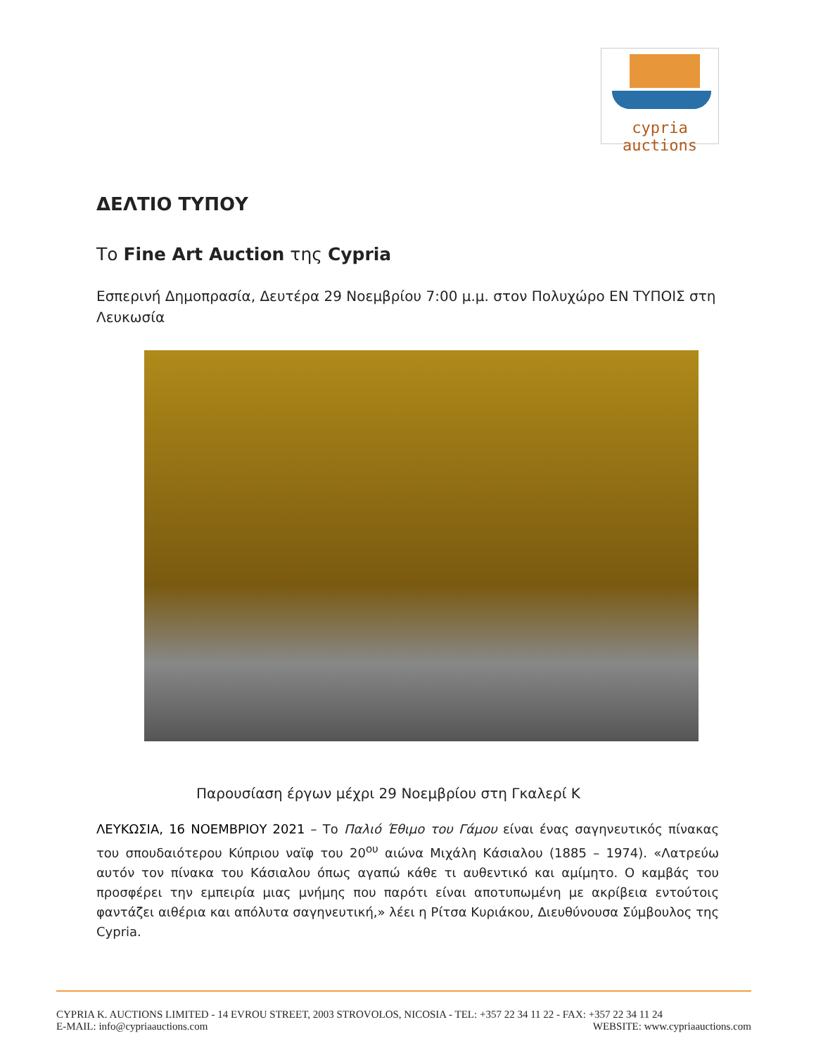cypria auctions
ΔΕΛΤΙΟ ΤΥΠΟΥ
Το Fine Art Auction της Cypria
Εσπερινή Δημοπρασία, Δευτέρα 29 Νοεμβρίου 7:00 μ.μ. στον Πολυχώρο ΕΝ ΤΥΠΟΙΣ στη Λευκωσία
Παρουσίαση έργων μέχρι 29 Νοεμβρίου στη Γκαλερί Κ
ΛΕΥΚΩΣΙΑ, 16 ΝΟΕΜΒΡΙΟΥ 2021 – Το Παλιό Έθιμο του Γάμου είναι ένας σαγηνευτικός πίνακας του σπουδαιότερου Κύπριου ναϊφ του 20<sup>ου</sup> αιώνα Μιχάλη Κάσιαλου (1885 – 1974). «Λατρεύω αυτόν τον πίνακα του Κάσιαλου όπως αγαπώ κάθε τι αυθεντικό και αμίμητο. Ο καμβάς του προσφέρει την εμπειρία μιας μνήμης που παρότι είναι αποτυπωμένη με ακρίβεια εντούτοις φαντάζει αιθέρια και απόλυτα σαγηνευτική,» λέει η Ρίτσα Κυριάκου, Διευθύνουσα Σύμβουλος της Cypria.
CYPRIA K. AUCTIONS LIMITED - 14 EVROU STREET, 2003 STROVOLOS, NICOSIA - TEL: +357 22 34 11 22 - FAX: +357 22 34 11 24
E-MAIL: info@cypriaauctions.com WEBSITE: www.cypriaauctions.com